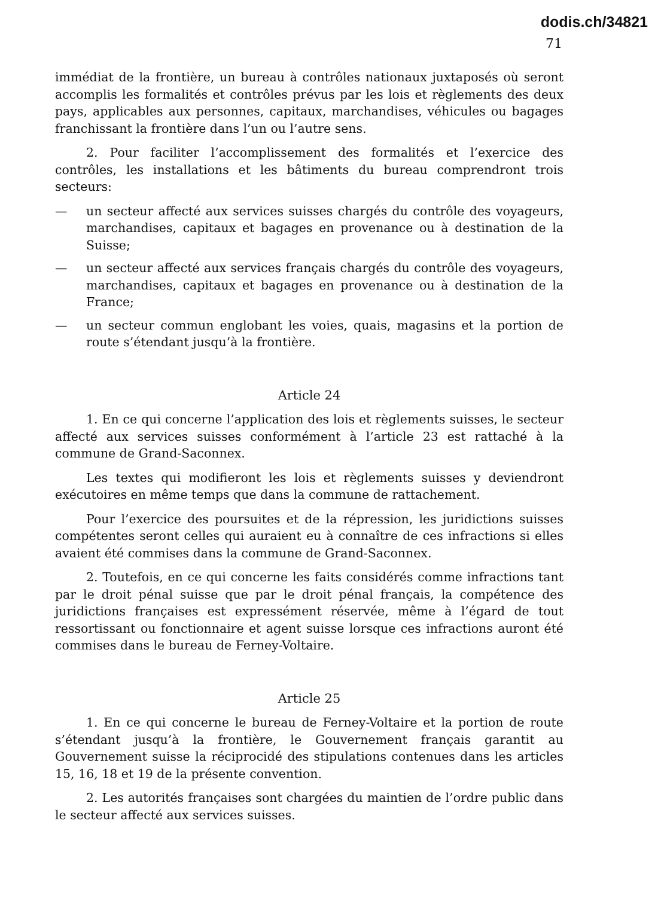dodis.ch/34821
71
immédiat de la frontière, un bureau à contrôles nationaux juxtaposés où seront accomplis les formalités et contrôles prévus par les lois et règlements des deux pays, applicables aux personnes, capitaux, marchandises, véhicules ou bagages franchissant la frontière dans l’un ou l’autre sens.
2. Pour faciliter l’accomplissement des formalités et l’exercice des contrôles, les installations et les bâtiments du bureau comprendront trois secteurs:
— un secteur affecté aux services suisses chargés du contrôle des voyageurs, marchandises, capitaux et bagages en provenance ou à destination de la Suisse;
— un secteur affecté aux services français chargés du contrôle des voyageurs, marchandises, capitaux et bagages en provenance ou à destination de la France;
— un secteur commun englobant les voies, quais, magasins et la portion de route s’étendant jusqu’à la frontière.
Article 24
1. En ce qui concerne l’application des lois et règlements suisses, le secteur affecté aux services suisses conformément à l’article 23 est rattaché à la commune de Grand-Saconnex.
Les textes qui modifieront les lois et règlements suisses y deviendront exécutoires en même temps que dans la commune de rattachement.
Pour l’exercice des poursuites et de la répression, les juridictions suisses compétentes seront celles qui auraient eu à connaître de ces infractions si elles avaient été commises dans la commune de Grand-Saconnex.
2. Toutefois, en ce qui concerne les faits considérés comme infractions tant par le droit pénal suisse que par le droit pénal français, la compétence des juridictions françaises est expressément réservée, même à l’égard de tout ressortissant ou fonctionnaire et agent suisse lorsque ces infractions auront été commises dans le bureau de Ferney-Voltaire.
Article 25
1. En ce qui concerne le bureau de Ferney-Voltaire et la portion de route s’étendant jusqu’à la frontière, le Gouvernement français garantit au Gouvernement suisse la réciprocidé des stipulations contenues dans les articles 15, 16, 18 et 19 de la présente convention.
2. Les autorités françaises sont chargées du maintien de l’ordre public dans le secteur affecté aux services suisses.